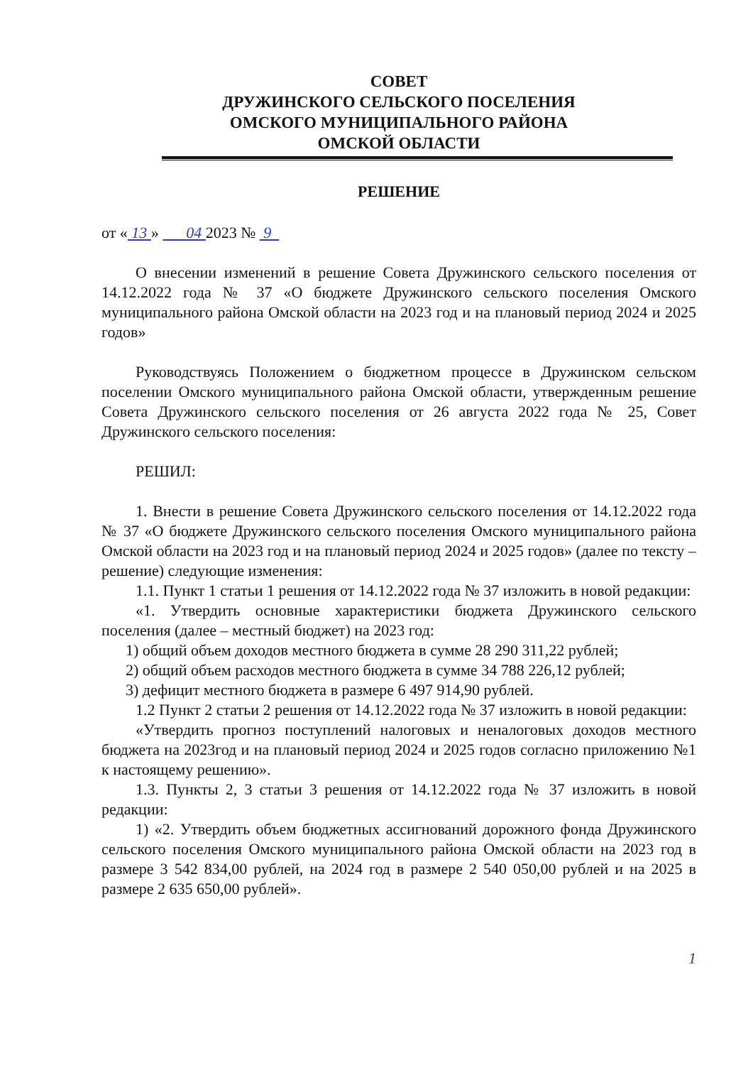СОВЕТ
ДРУЖИНСКОГО СЕЛЬСКОГО ПОСЕЛЕНИЯ
ОМСКОГО МУНИЦИПАЛЬНОГО РАЙОНА
ОМСКОЙ ОБЛАСТИ
РЕШЕНИЕ
от « 13 » 04 2023 № 9
О внесении изменений в решение Совета Дружинского сельского поселения от 14.12.2022 года № 37 «О бюджете Дружинского сельского поселения Омского муниципального района Омской области на 2023 год и на плановый период 2024 и 2025 годов»
Руководствуясь Положением о бюджетном процессе в Дружинском сельском поселении Омского муниципального района Омской области, утвержденным решение Совета Дружинского сельского поселения от 26 августа 2022 года № 25, Совет Дружинского сельского поселения:
РЕШИЛ:
1. Внести в решение Совета Дружинского сельского поселения от 14.12.2022 года № 37 «О бюджете Дружинского сельского поселения Омского муниципального района Омской области на 2023 год и на плановый период 2024 и 2025 годов» (далее по тексту – решение) следующие изменения:
1.1. Пункт 1 статьи 1 решения от 14.12.2022 года № 37 изложить в новой редакции:
«1. Утвердить основные характеристики бюджета Дружинского сельского поселения (далее – местный бюджет) на 2023 год:
1) общий объем доходов местного бюджета в сумме 28 290 311,22 рублей;
2) общий объем расходов местного бюджета в сумме 34 788 226,12 рублей;
3) дефицит местного бюджета в размере 6 497 914,90 рублей.
1.2 Пункт 2 статьи 2 решения от 14.12.2022 года № 37 изложить в новой редакции:
«Утвердить прогноз поступлений налоговых и неналоговых доходов местного бюджета на 2023год и на плановый период 2024 и 2025 годов согласно приложению №1 к настоящему решению».
1.3. Пункты 2, 3 статьи 3 решения от 14.12.2022 года № 37 изложить в новой редакции:
1) «2. Утвердить объем бюджетных ассигнований дорожного фонда Дружинского сельского поселения Омского муниципального района Омской области на 2023 год в размере 3 542 834,00 рублей, на 2024 год в размере 2 540 050,00 рублей и на 2025 в размере 2 635 650,00 рублей».
1